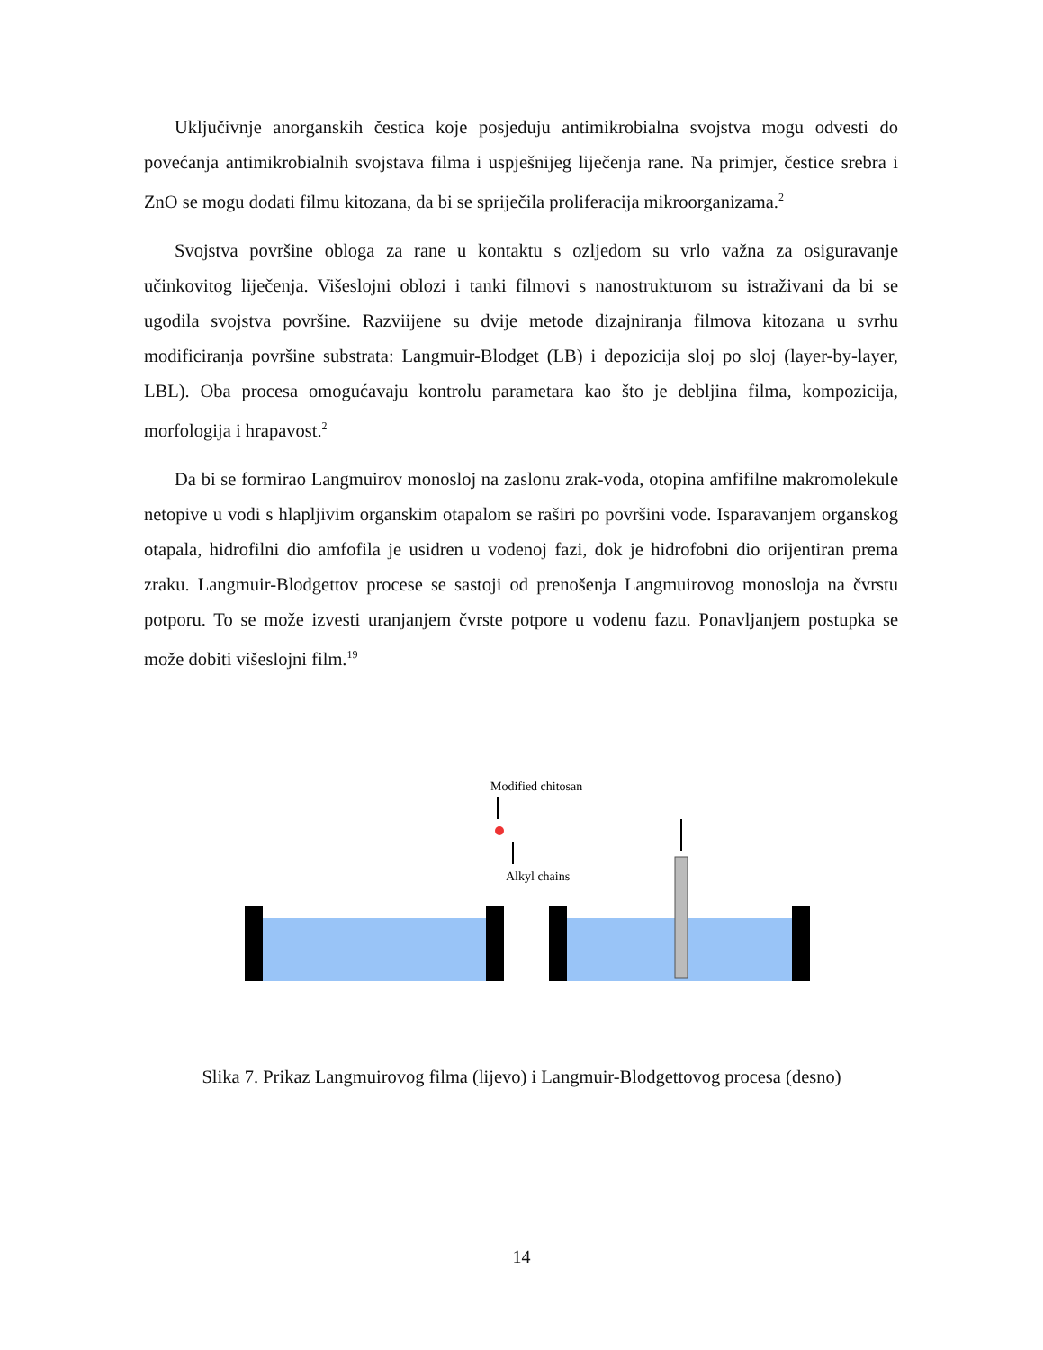Uključivnje anorganskih čestica koje posjeduju antimikrobialna svojstva mogu odvesti do povećanja antimikrobialnih svojstava filma i uspješnijeg liječenja rane. Na primjer, čestice srebra i ZnO se mogu dodati filmu kitozana, da bi se spriječila proliferacija mikroorganizama.<sup>2</sup>
Svojstva površine obloga za rane u kontaktu s ozljedom su vrlo važna za osiguravanje učinkovitog liječenja. Višeslojni oblozi i tanki filmovi s nanostrukturom su istraživani da bi se ugodila svojstva površine. Razviijene su dvije metode dizajniranja filmova kitozana u svrhu modificiranja površine substrata: Langmuir-Blodget (LB) i depozicija sloj po sloj (layer-by-layer, LBL). Oba procesa omogućavaju kontrolu parametara kao što je debljina filma, kompozicija, morfologija i hrapavost.<sup>2</sup>
Da bi se formirao Langmuirov monosloj na zaslonu zrak-voda, otopina amfifilne makromolekule netopive u vodi s hlapljivim organskim otapalom se raširi po površini vode. Isparavanjem organskog otapala, hidrofilni dio amfofila je usidren u vodenoj fazi, dok je hidrofobni dio orijentiran prema zraku. Langmuir-Blodgettov procese se sastoji od prenošenja Langmuirovog monosloja na čvrstu potporu. To se može izvesti uranjanjem čvrste potpore u vodenu fazu. Ponavljanjem postupka se može dobiti višeslojni film.<sup>19</sup>
Modified chitosan
Alkyl chains
Slika 7. Prikaz Langmuirovog filma (lijevo) i Langmuir-Blodgettovog procesa (desno)
14